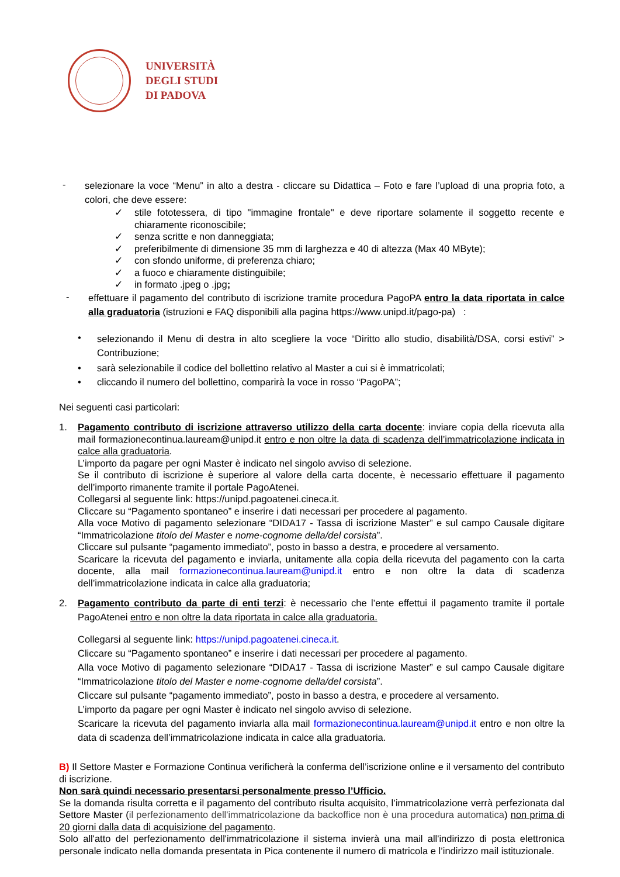UNIVERSITÀ
DEGLI STUDI
DI PADOVA
-
selezionare la voce “Menu” in alto a destra - cliccare su Didattica – Foto e fare l’upload di una propria foto, a colori, che deve essere:
✓ stile fototessera, di tipo "immagine frontale" e deve riportare solamente il soggetto recente e chiaramente riconoscibile;
✓ senza scritte e non danneggiata;
✓ preferibilmente di dimensione 35 mm di larghezza e 40 di altezza (Max 40 MByte);
✓ con sfondo uniforme, di preferenza chiaro;
✓ a fuoco e chiaramente distinguibile;
✓ in formato .jpeg o .jpg;
-
effettuare il pagamento del contributo di iscrizione tramite procedura PagoPA entro la data riportata in calce alla graduatoria (istruzioni e FAQ disponibili alla pagina https://www.unipd.it/pago-pa) :
•
selezionando il Menu di destra in alto scegliere la voce “Diritto allo studio, disabilità/DSA, corsi estivi” > Contribuzione;
• sarà selezionabile il codice del bollettino relativo al Master a cui si è immatricolati;
• cliccando il numero del bollettino, comparirà la voce in rosso “PagoPA”;
Nei seguenti casi particolari:
1. Pagamento contributo di iscrizione attraverso utilizzo della carta docente: inviare copia della ricevuta alla mail formazionecontinua.lauream@unipd.it entro e non oltre la data di scadenza dell’immatricolazione indicata in calce alla graduatoria.
L’importo da pagare per ogni Master è indicato nel singolo avviso di selezione.
Se il contributo di iscrizione è superiore al valore della carta docente, è necessario effettuare il pagamento dell’importo rimanente tramite il portale PagoAtenei.
Collegarsi al seguente link: https://unipd.pagoatenei.cineca.it.
Cliccare su “Pagamento spontaneo” e inserire i dati necessari per procedere al pagamento.
Alla voce Motivo di pagamento selezionare “DIDA17 - Tassa di iscrizione Master” e sul campo Causale digitare “Immatricolazione titolo del Master e nome-cognome della/del corsista”.
Cliccare sul pulsante “pagamento immediato”, posto in basso a destra, e procedere al versamento.
Scaricare la ricevuta del pagamento e inviarla, unitamente alla copia della ricevuta del pagamento con la carta docente, alla mail formazionecontinua.lauream@unipd.it entro e non oltre la data di scadenza dell’immatricolazione indicata in calce alla graduatoria;
2. Pagamento contributo da parte di enti terzi: è necessario che l’ente effettui il pagamento tramite il portale PagoAtenei entro e non oltre la data riportata in calce alla graduatoria.
Collegarsi al seguente link: https://unipd.pagoatenei.cineca.it.
Cliccare su “Pagamento spontaneo” e inserire i dati necessari per procedere al pagamento.
Alla voce Motivo di pagamento selezionare “DIDA17 - Tassa di iscrizione Master” e sul campo Causale digitare “Immatricolazione titolo del Master e nome-cognome della/del corsista”.
Cliccare sul pulsante “pagamento immediato”, posto in basso a destra, e procedere al versamento.
L’importo da pagare per ogni Master è indicato nel singolo avviso di selezione.
Scaricare la ricevuta del pagamento inviarla alla mail formazionecontinua.lauream@unipd.it entro e non oltre la data di scadenza dell’immatricolazione indicata in calce alla graduatoria.
B) Il Settore Master e Formazione Continua verificherà la conferma dell’iscrizione online e il versamento del contributo di iscrizione.
Non sarà quindi necessario presentarsi personalmente presso l’Ufficio.
Se la domanda risulta corretta e il pagamento del contributo risulta acquisito, l’immatricolazione verrà perfezionata dal Settore Master (il perfezionamento dell'immatricolazione da backoffice non è una procedura automatica) non prima di 20 giorni dalla data di acquisizione del pagamento.
Solo all'atto del perfezionamento dell'immatricolazione il sistema invierà una mail all'indirizzo di posta elettronica personale indicato nella domanda presentata in Pica contenente il numero di matricola e l’indirizzo mail istituzionale.